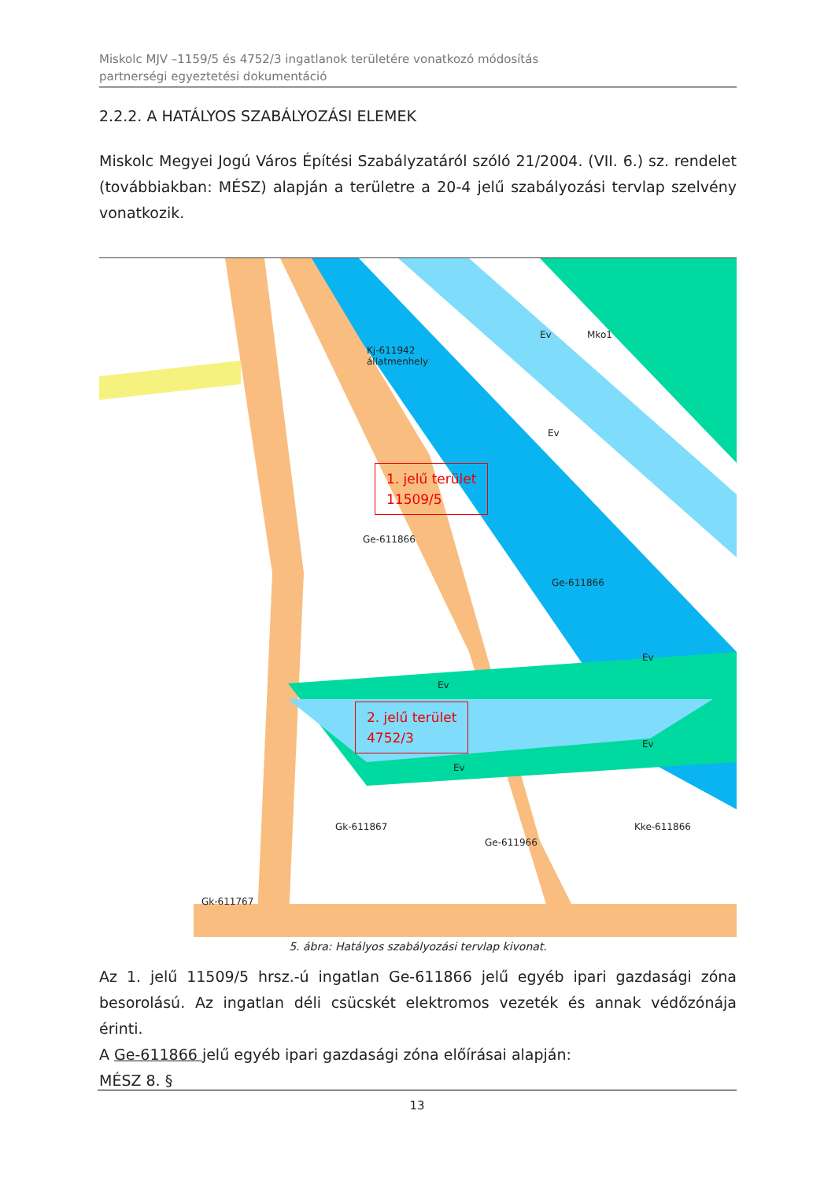Miskolc MJV –1159/5 és 4752/3 ingatlanok területére vonatkozó módosítás
partnerségi egyeztetési dokumentáció
2.2.2. A HATÁLYOS SZABÁLYOZÁSI ELEMEK
Miskolc Megyei Jogú Város Építési Szabályzatáról szóló 21/2004. (VII. 6.) sz. rendelet (továbbiakban: MÉSZ) alapján a területre a 20-4 jelű szabályozási tervlap szelvény vonatkozik.
Kj-611942
állatmenhely
Ev Mko1
Ev
Ge-611866
Ge-611866
Ev
Ev
Ev
Ev
Gk-611867
Ge-611966
Kke-611866
Gk-611767
1. jelű terület
11509/5
2. jelű terület
4752/3
5. ábra: Hatályos szabályozási tervlap kivonat.
Az 1. jelű 11509/5 hrsz.-ú ingatlan Ge-611866 jelű egyéb ipari gazdasági zóna besorolású. Az ingatlan déli csücskét elektromos vezeték és annak védőzónája érinti.
A Ge-611866 jelű egyéb ipari gazdasági zóna előírásai alapján:
MÉSZ 8. §
13